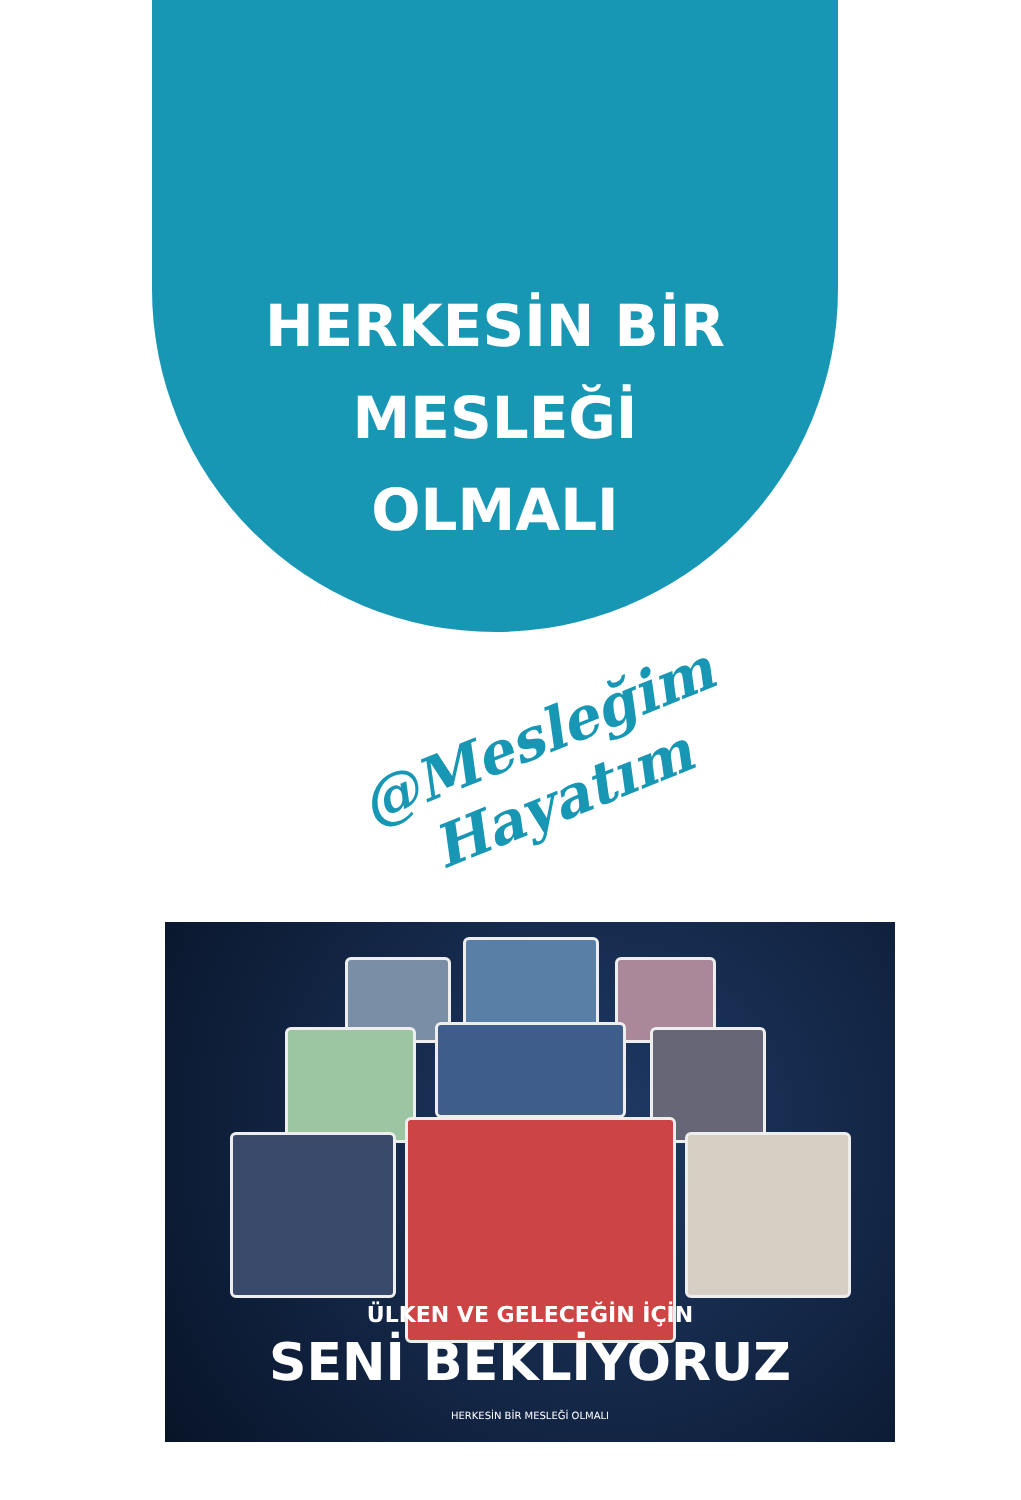HERKESİN BİR
MESLEĞİ
OLMALI
@Mesleğim Hayatım
ÜLKEN VE GELECEĞİN İÇİN
SENİ BEKLİYORUZ
HERKESİN BİR MESLEĞİ OLMALI